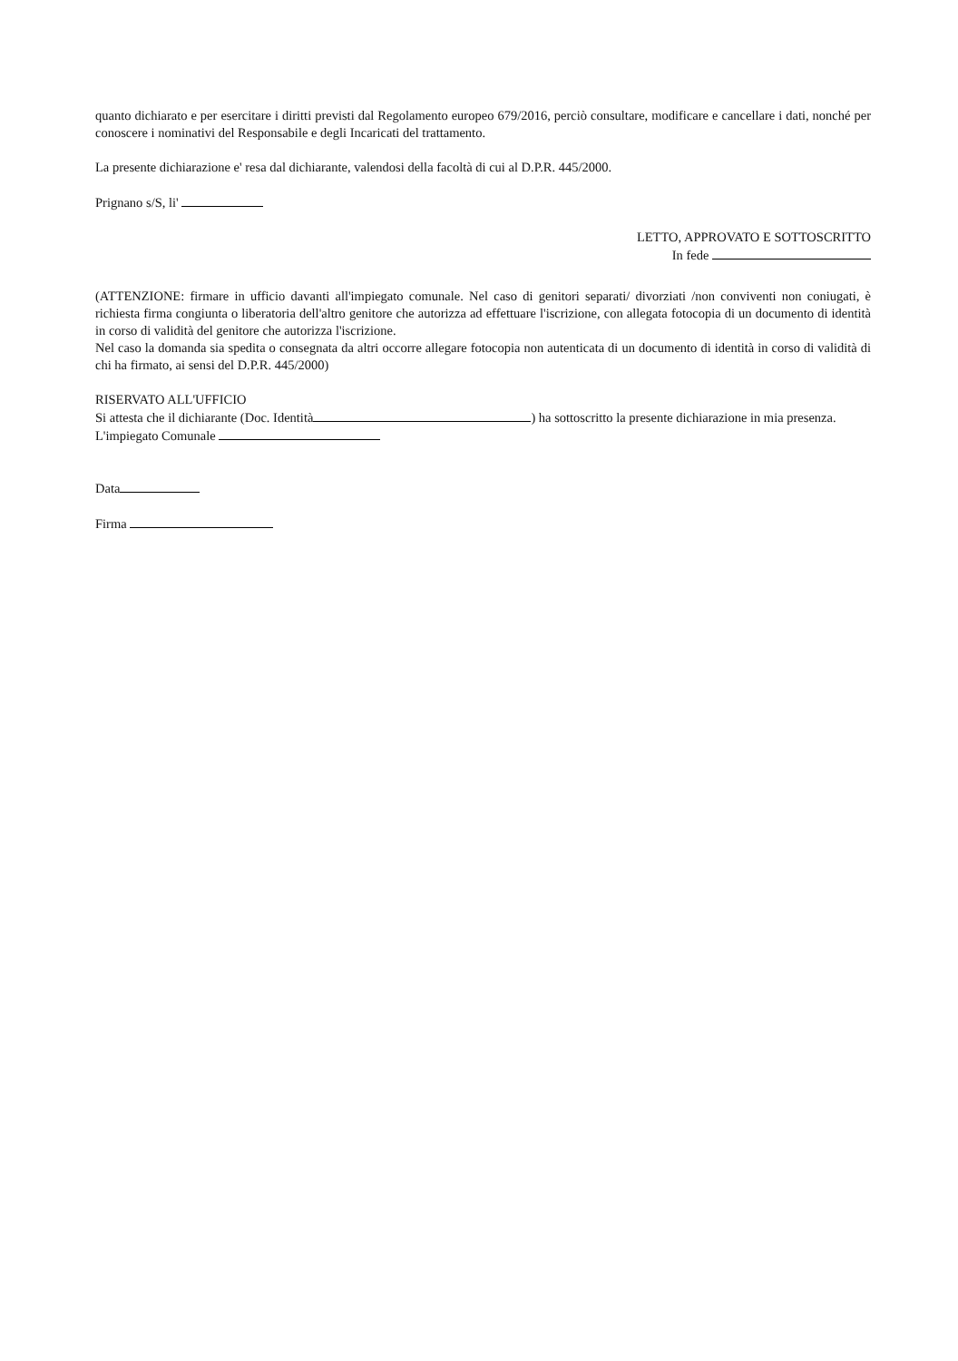quanto dichiarato e per esercitare i diritti previsti dal Regolamento europeo 679/2016, perciò consultare, modificare e cancellare i dati, nonché per conoscere i nominativi del Responsabile e degli Incaricati del trattamento.
La presente dichiarazione e' resa dal dichiarante, valendosi della facoltà di cui al D.P.R. 445/2000.
Prignano s/S, li'
LETTO, APPROVATO E SOTTOSCRITTO
In fede
(ATTENZIONE: firmare in ufficio davanti all'impiegato comunale. Nel caso di genitori separati/ divorziati /non conviventi non coniugati, è richiesta firma congiunta o liberatoria dell'altro genitore che autorizza ad effettuare l'iscrizione, con allegata fotocopia di un documento di identità in corso di validità del genitore che autorizza l'iscrizione.
Nel caso la domanda sia spedita o consegnata da altri occorre allegare fotocopia non autenticata di un documento di identità in corso di validità di chi ha firmato, ai sensi del D.P.R. 445/2000)
RISERVATO ALL'UFFICIO
Si attesta che il dichiarante (Doc. Identità ) ha sottoscritto la presente dichiarazione in mia presenza.
L'impiegato Comunale
Data
Firma